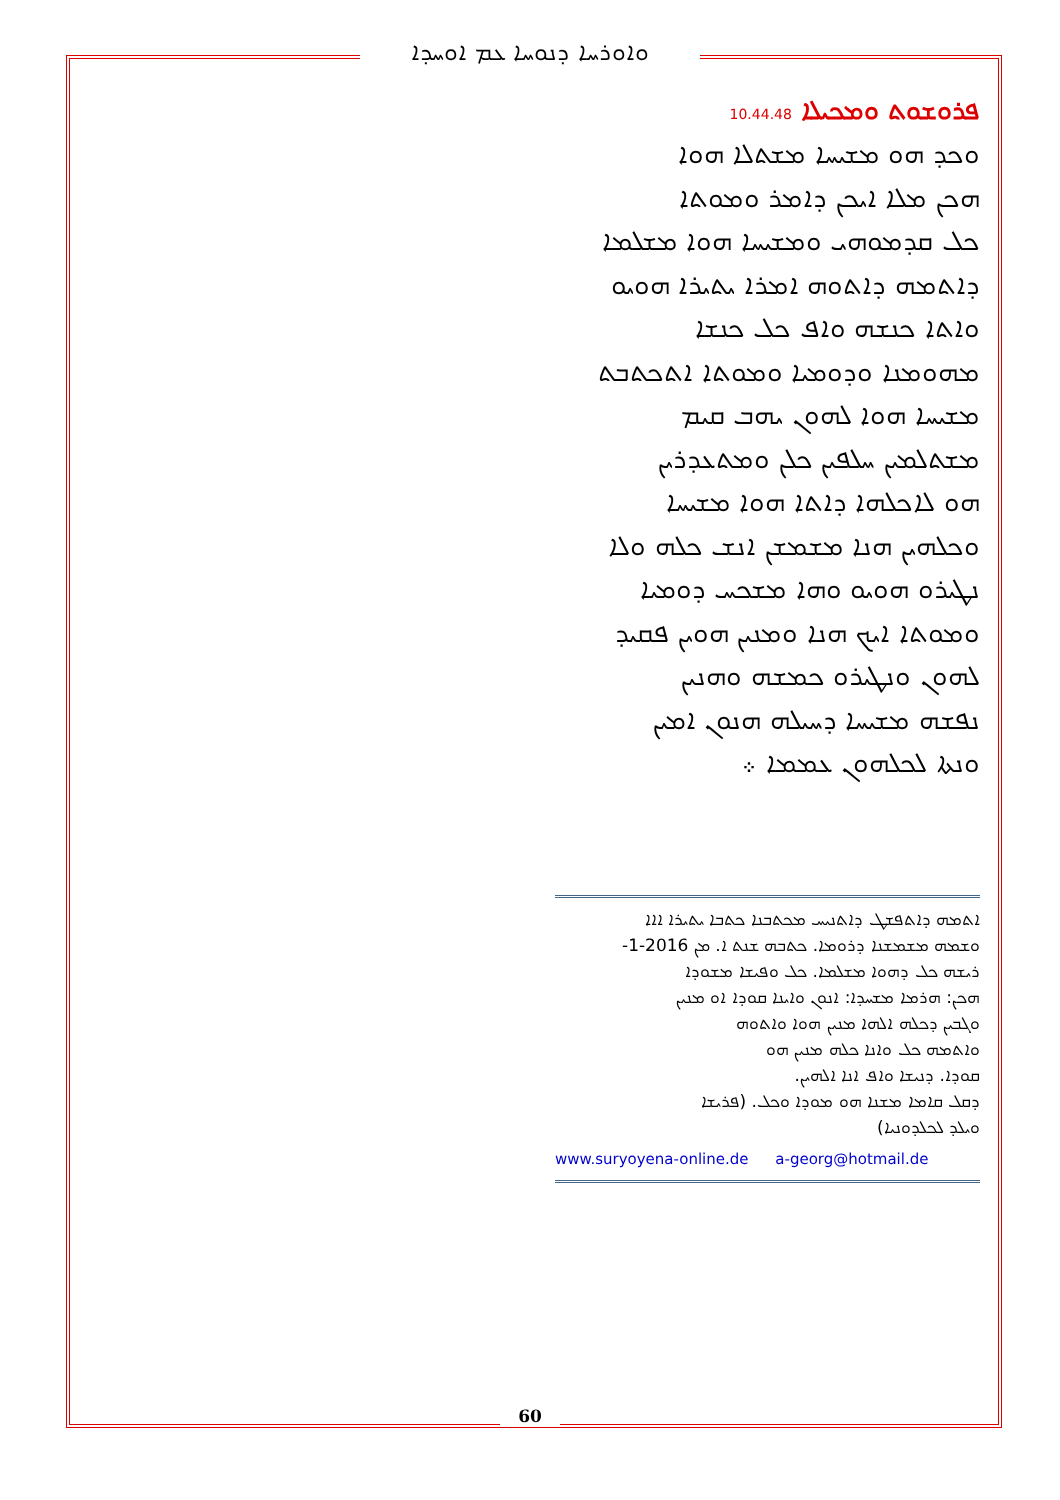ܘܐܘܪܚܐ ܕܢܘܚܐ ܥܡ ܐܘܚܕܐ
ܦܪܘܫܘܬ ܘܡܟܝܠܐ 10.44.48
ܘܟܕ ܗܘ ܡܫܝܚܐ ܡܫܬܠܐ ܗܘܐ
ܗܟܢ ܡܠܐ ܐܝܟܢ ܕܐܡܪ ܘܡܘܬܐ
ܟܠ ܩܕܡܘܗܝ ܘܡܫܝܚܐ ܗܘܐ ܡܫܠܡܐ
ܕܐܬܡܗ ܕܐܬܘܗ ܐܡܪܐ ܝܬܝܪܐ ܗܘܝܘ
ܘܐܬܐ ܟܢܫܗ ܘܐܦ ܟܠ ܟܢܫܐ
ܡܗܘܡܢܐ ܘܕܘܡܝܐ ܘܡܘܬܐ ܐܬܟܬܒܬ
ܡܫܝܚܐ ܗܘܐ ܠܗܘܢ ܝܗܒ ܩܝܡ
ܡܫܬܠܡܝܢ ܚܠܦܝܢ ܟܠܢ ܘܡܬܥܕܪܝܢ
ܗܘ ܠܐܟܠܗܐ ܕܐܬܐ ܗܘܐ ܡܫܝܚܐ
ܘܟܠܗܝܢ ܗܢܐ ܡܫܡܫܢ ܐܢܫ ܟܠܗ ܘܠܐ
ܢܛܝܪܘ ܗܘܝܘ ܘܗܐ ܡܫܟܚ ܕܘܡܝܐ
ܘܡܘܬܐ ܐܝܟ ܗܢܐ ܘܡܢܝܢ ܗܘܝܢ ܦܩܝܕ
ܠܗܘܢ ܘܢܛܝܪܘ ܟܡܫܗ ܘܗܢܝܢ
ܢܦܫܗ ܡܫܝܚܐ ܕܚܝܠܗ ܗܢܘܢ ܐܡܝܢ
ܘܢܬܐ ܠܟܠܗܘܢ ܥܡܡܐ ܀
ܐܬܡܗ ܕܐܬܦܫܛ ܕܐܬܢܝܚ ܡܟܬܒܢܐ ܟܬܒܐ ܝܬܝܪܐ ܐܐܐ
ܘܫܡܗ ܡܫܡܫܢܐ ܕܪܘܡܐ. ܟܬܒܗ ܫܢܬ ܐ. ܡܢ 2016-1-
ܪܝܫܗ ܟܠ ܕܗܘܐ ܡܫܠܡܐ. ܟܠ ܘܦܝܫܐ ܡܫܘܕܐ
ܗܟܢ: ܗܪܡܐ ܡܫܚܕܐ: ܐܢܘܢ ܘܐܝܢܐ ܩܘܕܐ ܐܘ ܡܢܝܢ
ܘܓܒܝܢ ܕܟܠܗ ܐܠܗܐ ܡܢܝܢ ܗܘܐ ܘܐܬܘܗ
ܘܐܬܡܗ ܟܠ ܘܐܢܐ ܟܠܗ ܡܢܝܢ ܗܘ
ܩܘܕܐ. ܕܢܝܫܐ ܘܐܦ ܐܢܐ ܐܠܗܝܢ.
ܕܩܠ ܩܐܡܐ ܡܫܢܐ ܗܘ ܡܘܕܐ ܘܟܠ. (ܦܪܝܫܐ
ܘܝܠܕ ܠܟܠܕܘܢܝܐ)
www.suryoyena-online.de a-georg@hotmail.de
60